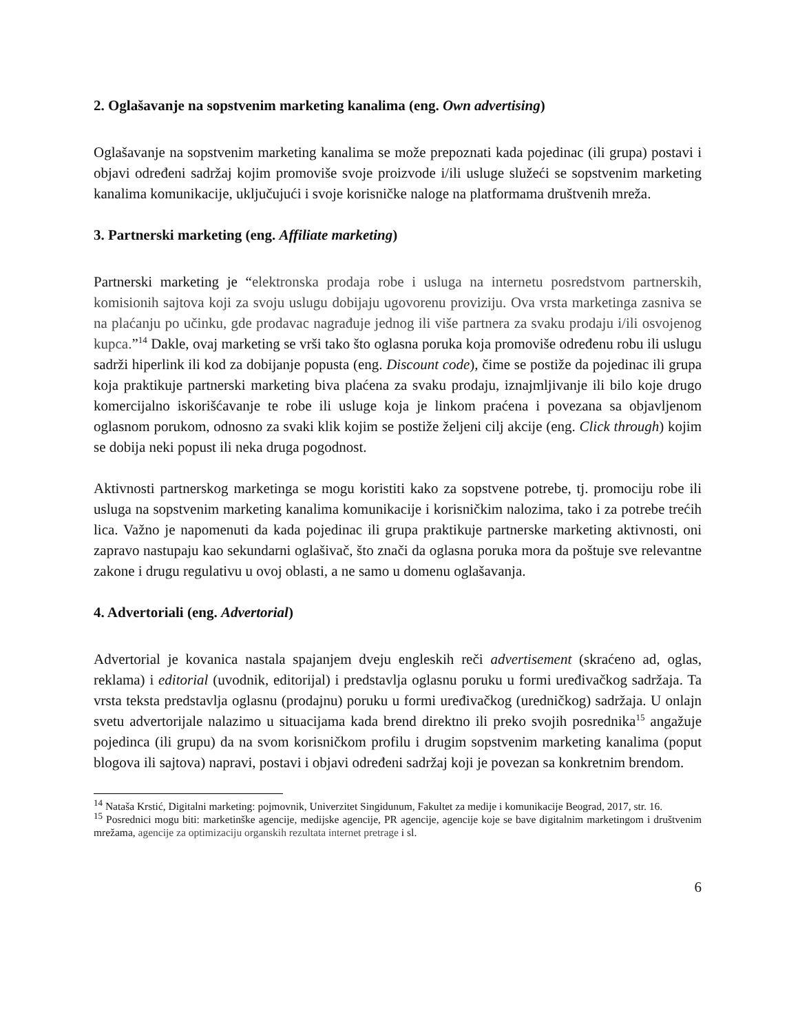2. Oglašavanje na sopstvenim marketing kanalima (eng. Own advertising)
Oglašavanje na sopstvenim marketing kanalima se može prepoznati kada pojedinac (ili grupa) postavi i objavi određeni sadržaj kojim promoviše svoje proizvode i/ili usluge služeći se sopstvenim marketing kanalima komunikacije, uključujući i svoje korisničke naloge na platformama društvenih mreža.
3. Partnerski marketing (eng. Affiliate marketing)
Partnerski marketing je “elektronska prodaja robe i usluga na internetu posredstvom partnerskih, komisionih sajtova koji za svoju uslugu dobijaju ugovorenu proviziju. Ova vrsta marketinga zasniva se na plaćanju po učinku, gde prodavac nagrađuje jednog ili više partnera za svaku prodaju i/ili osvojenog kupca.”<sup>14</sup> Dakle, ovaj marketing se vrši tako što oglasna poruka koja promoviše određenu robu ili uslugu sadrži hiperlink ili kod za dobijanje popusta (eng. Discount code), čime se postiže da pojedinac ili grupa koja praktikuje partnerski marketing biva plaćena za svaku prodaju, iznajmljivanje ili bilo koje drugo komercijalno iskorišćavanje te robe ili usluge koja je linkom praćena i povezana sa objavljenom oglasnom porukom, odnosno za svaki klik kojim se postiže željeni cilj akcije (eng. Click through) kojim se dobija neki popust ili neka druga pogodnost.
Aktivnosti partnerskog marketinga se mogu koristiti kako za sopstvene potrebe, tj. promociju robe ili usluga na sopstvenim marketing kanalima komunikacije i korisničkim nalozima, tako i za potrebe trećih lica. Važno je napomenuti da kada pojedinac ili grupa praktikuje partnerske marketing aktivnosti, oni zapravo nastupaju kao sekundarni oglašivač, što znači da oglasna poruka mora da poštuje sve relevantne zakone i drugu regulativu u ovoj oblasti, a ne samo u domenu oglašavanja.
4. Advertoriali (eng. Advertorial)
Advertorial je kovanica nastala spajanjem dveju engleskih reči advertisement (skraćeno ad, oglas, reklama) i editorial (uvodnik, editorijal) i predstavlja oglasnu poruku u formi uređivačkog sadržaja. Ta vrsta teksta predstavlja oglasnu (prodajnu) poruku u formi uređivačkog (uredničkog) sadržaja. U onlajn svetu advertorijale nalazimo u situacijama kada brend direktno ili preko svojih posrednika<sup>15</sup> angažuje pojedinca (ili grupu) da na svom korisničkom profilu i drugim sopstvenim marketing kanalima (poput blogova ili sajtova) napravi, postavi i objavi određeni sadržaj koji je povezan sa konkretnim brendom.
<sup>14</sup> Nataša Krstić, Digitalni marketing: pojmovnik, Univerzitet Singidunum, Fakultet za medije i komunikacije Beograd, 2017, str. 16.
<sup>15</sup> Posrednici mogu biti: marketinške agencije, medijske agencije, PR agencije, agencije koje se bave digitalnim marketingom i društvenim mrežama, agencije za optimizaciju organskih rezultata internet pretrage i sl.
6